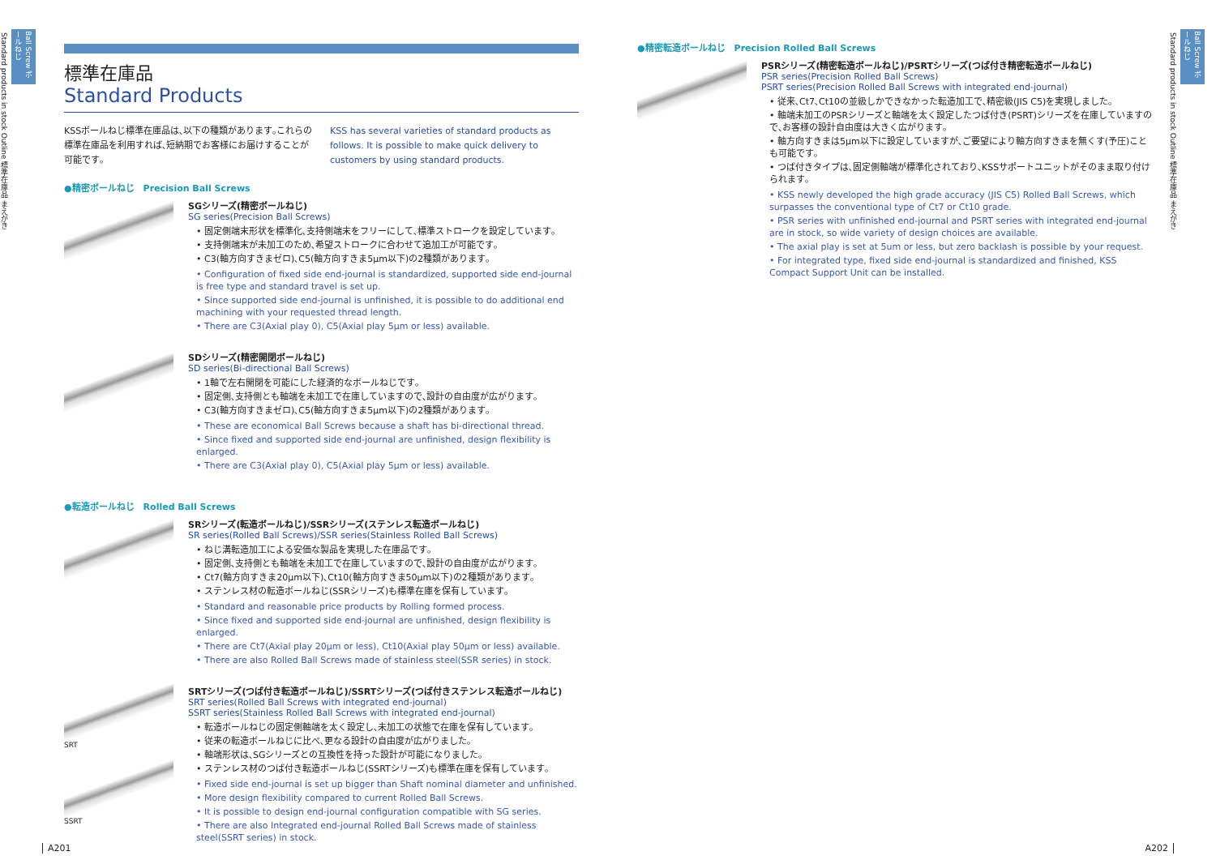Ball Screw ボールねじ
Standard products in stock Outline 標準在庫品 まえがき
標準在庫品
Standard Products
KSSボールねじ標準在庫品は､以下の種類があります｡これらの標準在庫品を利用すれば､短納期でお客様にお届けすることが可能です｡
KSS has several varieties of standard products as follows. It is possible to make quick delivery to customers by using standard products.
●精密ボールねじ　Precision Ball Screws
SGシリーズ(精密ボールねじ)
SG series(Precision Ball Screws)
• 固定側端末形状を標準化､支持側端末をフリーにして､標準ストロークを設定しています｡
• 支持側端末が未加工のため､希望ストロークに合わせて追加工が可能です｡
• C3(軸方向すきまゼロ)､C5(軸方向すきま5μm以下)の2種類があります｡
• Configuration of fixed side end-journal is standardized, supported side end-journal is free type and standard travel is set up.
• Since supported side end-journal is unfinished, it is possible to do additional end machining with your requested thread length.
• There are C3(Axial play 0), C5(Axial play 5μm or less) available.
SDシリーズ(精密開閉ボールねじ)
SD series(Bi-directional Ball Screws)
• 1軸で左右開閉を可能にした経済的なボールねじです｡
• 固定側､支持側とも軸端を未加工で在庫していますので､設計の自由度が広がります｡
• C3(軸方向すきまゼロ)､C5(軸方向すきま5μm以下)の2種類があります｡
• These are economical Ball Screws because a shaft has bi-directional thread.
• Since fixed and supported side end-journal are unfinished, design flexibility is enlarged.
• There are C3(Axial play 0), C5(Axial play 5μm or less) available.
●転造ボールねじ　Rolled Ball Screws
SRシリーズ(転造ボールねじ)/SSRシリーズ(ステンレス転造ボールねじ)
SR series(Rolled Ball Screws)/SSR series(Stainless Rolled Ball Screws)
• ねじ溝転造加工による安価な製品を実現した在庫品です｡
• 固定側､支持側とも軸端を未加工で在庫していますので､設計の自由度が広がります｡
• Ct7(軸方向すきま20μm以下)､Ct10(軸方向すきま50μm以下)の2種類があります｡
• ステンレス材の転造ボールねじ(SSRシリーズ)も標準在庫を保有しています｡
• Standard and reasonable price products by Rolling formed process.
• Since fixed and supported side end-journal are unfinished, design flexibility is enlarged.
• There are Ct7(Axial play 20μm or less), Ct10(Axial play 50μm or less) available.
• There are also Rolled Ball Screws made of stainless steel(SSR series) in stock.
SRT
SSRT
SRTシリーズ(つば付き転造ボールねじ)/SSRTシリーズ(つば付きステンレス転造ボールねじ)
SRT series(Rolled Ball Screws with integrated end-journal)
SSRT series(Stainless Rolled Ball Screws with integrated end-journal)
• 転造ボールねじの固定側軸端を太く設定し､未加工の状態で在庫を保有しています｡
• 従来の転造ボールねじに比べ､更なる設計の自由度が広がりました｡
• 軸端形状は､SGシリーズとの互換性を持った設計が可能になりました｡
• ステンレス材のつば付き転造ボールねじ(SSRTシリーズ)も標準在庫を保有しています｡
• Fixed side end-journal is set up bigger than Shaft nominal diameter and unfinished.
• More design flexibility compared to current Rolled Ball Screws.
• It is possible to design end-journal configuration compatible with SG series.
• There are also Integrated end-journal Rolled Ball Screws made of stainless steel(SSRT series) in stock.
A201
●精密転造ボールねじ　Precision Rolled Ball Screws
PSRシリーズ(精密転造ボールねじ)/PSRTシリーズ(つば付き精密転造ボールねじ)
PSR series(Precision Rolled Ball Screws)
PSRT series(Precision Rolled Ball Screws with integrated end-journal)
• 従来､Ct7､Ct10の並級しかできなかった転造加工で､精密級(JIS C5)を実現しました｡
• 軸端未加工のPSRシリーズと軸端を太く設定したつば付き(PSRT)シリーズを在庫していますので､お客様の設計自由度は大きく広がります｡
• 軸方向すきまは5μm以下に設定していますが､ご要望により軸方向すきまを無くす(予圧)ことも可能です｡
• つば付きタイプは､固定側軸端が標準化されており､KSSサポートユニットがそのまま取り付けられます｡
• KSS newly developed the high grade accuracy (JIS C5) Rolled Ball Screws, which surpasses the conventional type of Ct7 or Ct10 grade.
• PSR series with unfinished end-journal and PSRT series with integrated end-journal are in stock, so wide variety of design choices are available.
• The axial play is set at 5um or less, but zero backlash is possible by your request.
• For integrated type, fixed side end-journal is standardized and finished, KSS Compact Support Unit can be installed.
Ball Screw ボールねじ
Standard products in stock Outline 標準在庫品 まえがき
A202